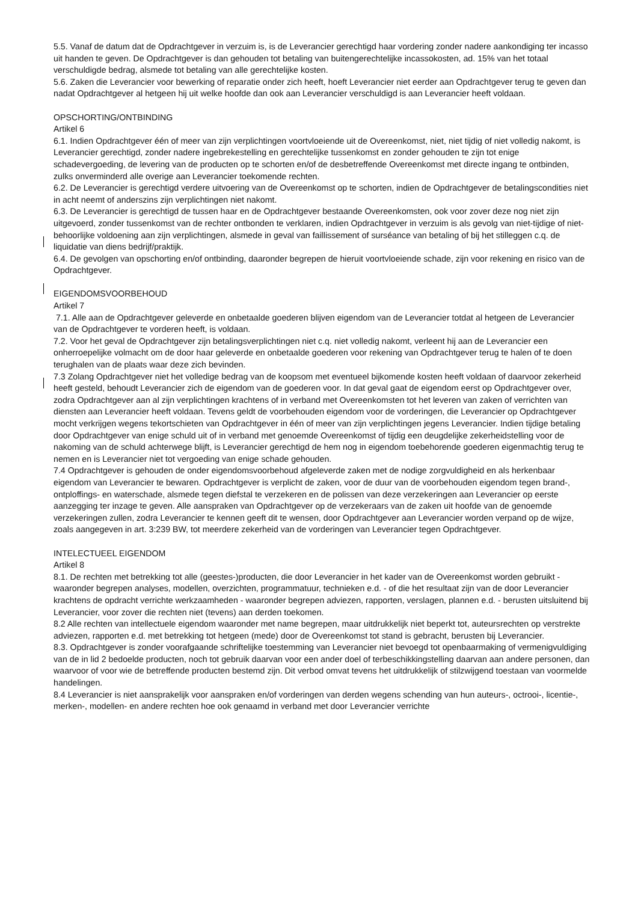5.5. Vanaf de datum dat de Opdrachtgever in verzuim is, is de Leverancier gerechtigd haar vordering zonder nadere aankondiging ter incasso uit handen te geven. De Opdrachtgever is dan gehouden tot betaling van buitengerechtelijke incassokosten, ad. 15% van het totaal verschuldigde bedrag, alsmede tot betaling van alle gerechtelijke kosten.
5.6. Zaken die Leverancier voor bewerking of reparatie onder zich heeft, hoeft Leverancier niet eerder aan Opdrachtgever terug te geven dan nadat Opdrachtgever al hetgeen hij uit welke hoofde dan ook aan Leverancier verschuldigd is aan Leverancier heeft voldaan.
OPSCHORTING/ONTBINDING
Artikel 6
6.1. Indien Opdrachtgever één of meer van zijn verplichtingen voortvloeiende uit de Overeenkomst, niet, niet tijdig of niet volledig nakomt, is Leverancier gerechtigd, zonder nadere ingebrekestelling en gerechtelijke tussenkomst en zonder gehouden te zijn tot enige schadevergoeding, de levering van de producten op te schorten en/of de desbetreffende Overeenkomst met directe ingang te ontbinden, zulks onverminderd alle overige aan Leverancier toekomende rechten.
6.2. De Leverancier is gerechtigd verdere uitvoering van de Overeenkomst op te schorten, indien de Opdrachtgever de betalingscondities niet in acht neemt of anderszins zijn verplichtingen niet nakomt.
6.3. De Leverancier is gerechtigd de tussen haar en de Opdrachtgever bestaande Overeenkomsten, ook voor zover deze nog niet zijn uitgevoerd, zonder tussenkomst van de rechter ontbonden te verklaren, indien Opdrachtgever in verzuim is als gevolg van niet-tijdige of niet-behoorlijke voldoening aan zijn verplichtingen, alsmede in geval van faillissement of surséance van betaling of bij het stilleggen c.q. de liquidatie van diens bedrijf/praktijk.
6.4. De gevolgen van opschorting en/of ontbinding, daaronder begrepen de hieruit voortvloeiende schade, zijn voor rekening en risico van de Opdrachtgever.
EIGENDOMSVOORBEHOUD
Artikel 7
7.1. Alle aan de Opdrachtgever geleverde en onbetaalde goederen blijven eigendom van de Leverancier totdat al hetgeen de Leverancier van de Opdrachtgever te vorderen heeft, is voldaan.
7.2. Voor het geval de Opdrachtgever zijn betalingsverplichtingen niet c.q. niet volledig nakomt, verleent hij aan de Leverancier een onherroepelijke volmacht om de door haar geleverde en onbetaalde goederen voor rekening van Opdrachtgever terug te halen of te doen terughalen van de plaats waar deze zich bevinden.
7.3 Zolang Opdrachtgever niet het volledige bedrag van de koopsom met eventueel bijkomende kosten heeft voldaan of daarvoor zekerheid heeft gesteld, behoudt Leverancier zich de eigendom van de goederen voor. In dat geval gaat de eigendom eerst op Opdrachtgever over, zodra Opdrachtgever aan al zijn verplichtingen krachtens of in verband met Overeenkomsten tot het leveren van zaken of verrichten van diensten aan Leverancier heeft voldaan. Tevens geldt de voorbehouden eigendom voor de vorderingen, die Leverancier op Opdrachtgever mocht verkrijgen wegens tekortschieten van Opdrachtgever in één of meer van zijn verplichtingen jegens Leverancier. Indien tijdige betaling door Opdrachtgever van enige schuld uit of in verband met genoemde Overeenkomst of tijdig een deugdelijke zekerheidstelling voor de nakoming van de schuld achterwege blijft, is Leverancier gerechtigd de hem nog in eigendom toebehorende goederen eigenmachtig terug te nemen en is Leverancier niet tot vergoeding van enige schade gehouden.
7.4 Opdrachtgever is gehouden de onder eigendomsvoorbehoud afgeleverde zaken met de nodige zorgvuldigheid en als herkenbaar eigendom van Leverancier te bewaren. Opdrachtgever is verplicht de zaken, voor de duur van de voorbehouden eigendom tegen brand-, ontploffings- en waterschade, alsmede tegen diefstal te verzekeren en de polissen van deze verzekeringen aan Leverancier op eerste aanzegging ter inzage te geven. Alle aanspraken van Opdrachtgever op de verzekeraars van de zaken uit hoofde van de genoemde verzekeringen zullen, zodra Leverancier te kennen geeft dit te wensen, door Opdrachtgever aan Leverancier worden verpand op de wijze, zoals aangegeven in art. 3:239 BW, tot meerdere zekerheid van de vorderingen van Leverancier tegen Opdrachtgever.
INTELECTUEEL EIGENDOM
Artikel 8
8.1. De rechten met betrekking tot alle (geestes-)producten, die door Leverancier in het kader van de Overeenkomst worden gebruikt - waaronder begrepen analyses, modellen, overzichten, programmatuur, technieken e.d. - of die het resultaat zijn van de door Leverancier krachtens de opdracht verrichte werkzaamheden - waaronder begrepen adviezen, rapporten, verslagen, plannen e.d. - berusten uitsluitend bij Leverancier, voor zover die rechten niet (tevens) aan derden toekomen.
8.2 Alle rechten van intellectuele eigendom waaronder met name begrepen, maar uitdrukkelijk niet beperkt tot, auteursrechten op verstrekte adviezen, rapporten e.d. met betrekking tot hetgeen (mede) door de Overeenkomst tot stand is gebracht, berusten bij Leverancier.
8.3. Opdrachtgever is zonder voorafgaande schriftelijke toestemming van Leverancier niet bevoegd tot openbaarmaking of vermenigvuldiging van de in lid 2 bedoelde producten, noch tot gebruik daarvan voor een ander doel of terbeschikkingstelling daarvan aan andere personen, dan waarvoor of voor wie de betreffende producten bestemd zijn. Dit verbod omvat tevens het uitdrukkelijk of stilzwijgend toestaan van voormelde handelingen.
8.4 Leverancier is niet aansprakelijk voor aanspraken en/of vorderingen van derden wegens schending van hun auteurs-, octrooi-, licentie-, merken-, modellen- en andere rechten hoe ook genaamd in verband met door Leverancier verrichte